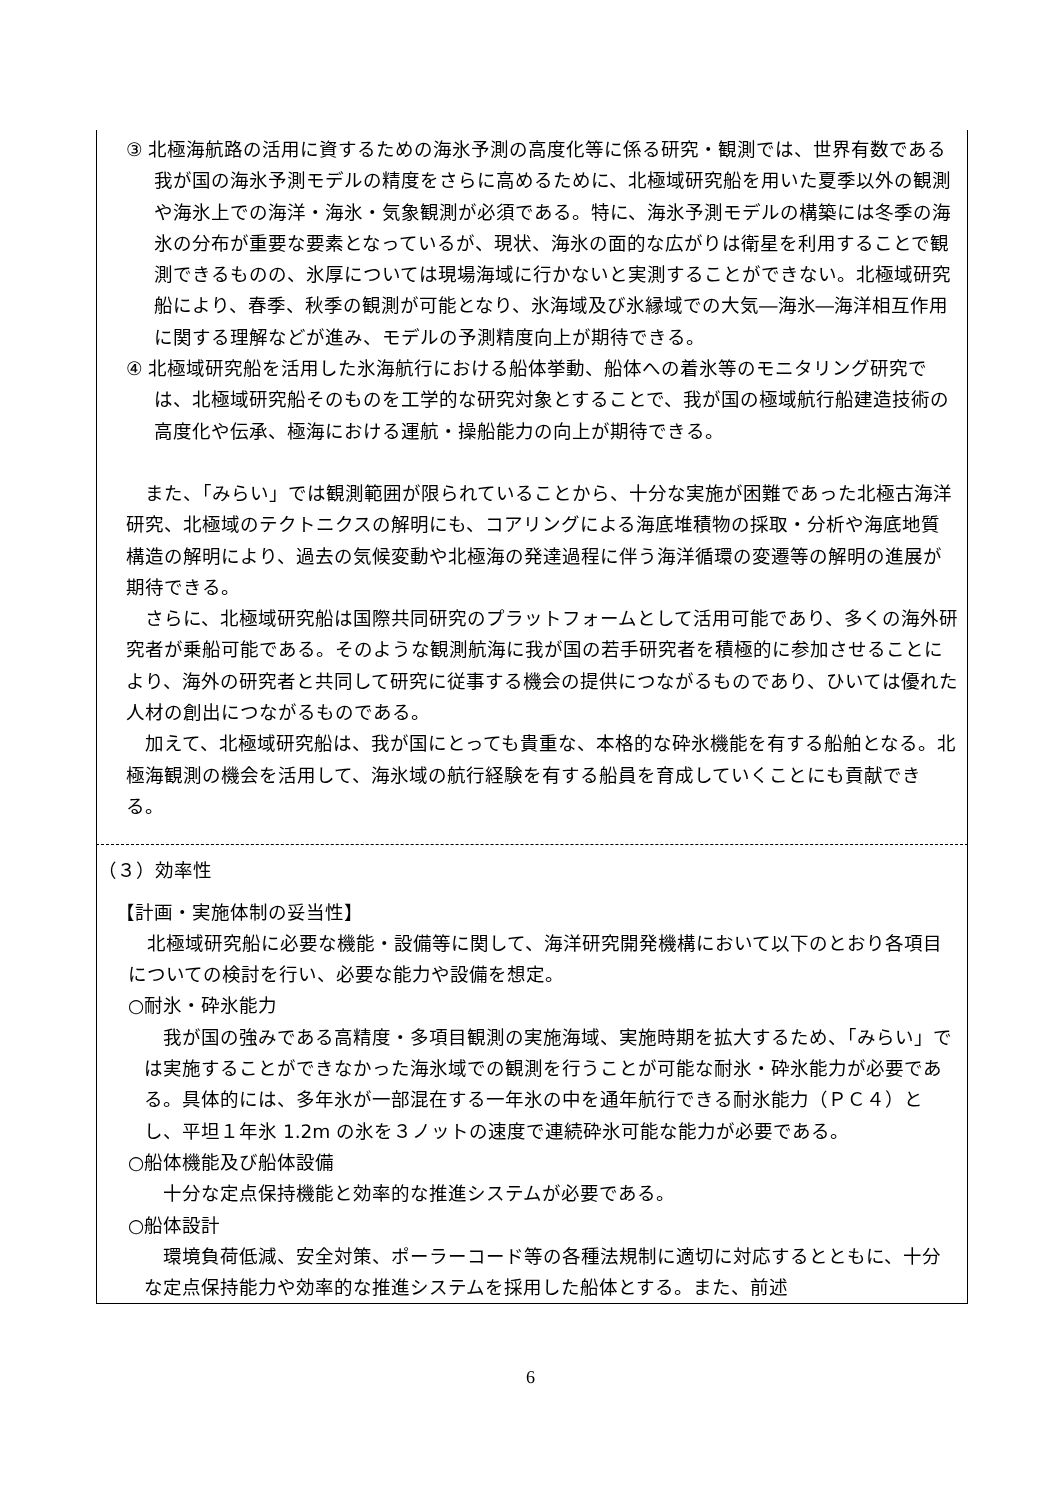③ 北極海航路の活用に資するための海氷予測の高度化等に係る研究・観測では、世界有数である我が国の海氷予測モデルの精度をさらに高めるために、北極域研究船を用いた夏季以外の観測や海氷上での海洋・海氷・気象観測が必須である。特に、海氷予測モデルの構築には冬季の海氷の分布が重要な要素となっているが、現状、海氷の面的な広がりは衛星を利用することで観測できるものの、氷厚については現場海域に行かないと実測することができない。北極域研究船により、春季、秋季の観測が可能となり、氷海域及び氷縁域での大気―海氷―海洋相互作用に関する理解などが進み、モデルの予測精度向上が期待できる。
④ 北極域研究船を活用した氷海航行における船体挙動、船体への着氷等のモニタリング研究では、北極域研究船そのものを工学的な研究対象とすることで、我が国の極域航行船建造技術の高度化や伝承、極海における運航・操船能力の向上が期待できる。
また、「みらい」では観測範囲が限られていることから、十分な実施が困難であった北極古海洋研究、北極域のテクトニクスの解明にも、コアリングによる海底堆積物の採取・分析や海底地質構造の解明により、過去の気候変動や北極海の発達過程に伴う海洋循環の変遷等の解明の進展が期待できる。
さらに、北極域研究船は国際共同研究のプラットフォームとして活用可能であり、多くの海外研究者が乗船可能である。そのような観測航海に我が国の若手研究者を積極的に参加させることにより、海外の研究者と共同して研究に従事する機会の提供につながるものであり、ひいては優れた人材の創出につながるものである。
加えて、北極域研究船は、我が国にとっても貴重な、本格的な砕氷機能を有する船舶となる。北極海観測の機会を活用して、海氷域の航行経験を有する船員を育成していくことにも貢献できる。
（３）効率性
【計画・実施体制の妥当性】
北極域研究船に必要な機能・設備等に関して、海洋研究開発機構において以下のとおり各項目についての検討を行い、必要な能力や設備を想定。
○耐氷・砕氷能力
我が国の強みである高精度・多項目観測の実施海域、実施時期を拡大するため、「みらい」では実施することができなかった海氷域での観測を行うことが可能な耐氷・砕氷能力が必要である。具体的には、多年氷が一部混在する一年氷の中を通年航行できる耐氷能力（ＰＣ４）とし、平坦１年氷 1.2m の氷を３ノットの速度で連続砕氷可能な能力が必要である。
○船体機能及び船体設備
十分な定点保持機能と効率的な推進システムが必要である。
○船体設計
環境負荷低減、安全対策、ポーラーコード等の各種法規制に適切に対応するとともに、十分な定点保持能力や効率的な推進システムを採用した船体とする。また、前述
6